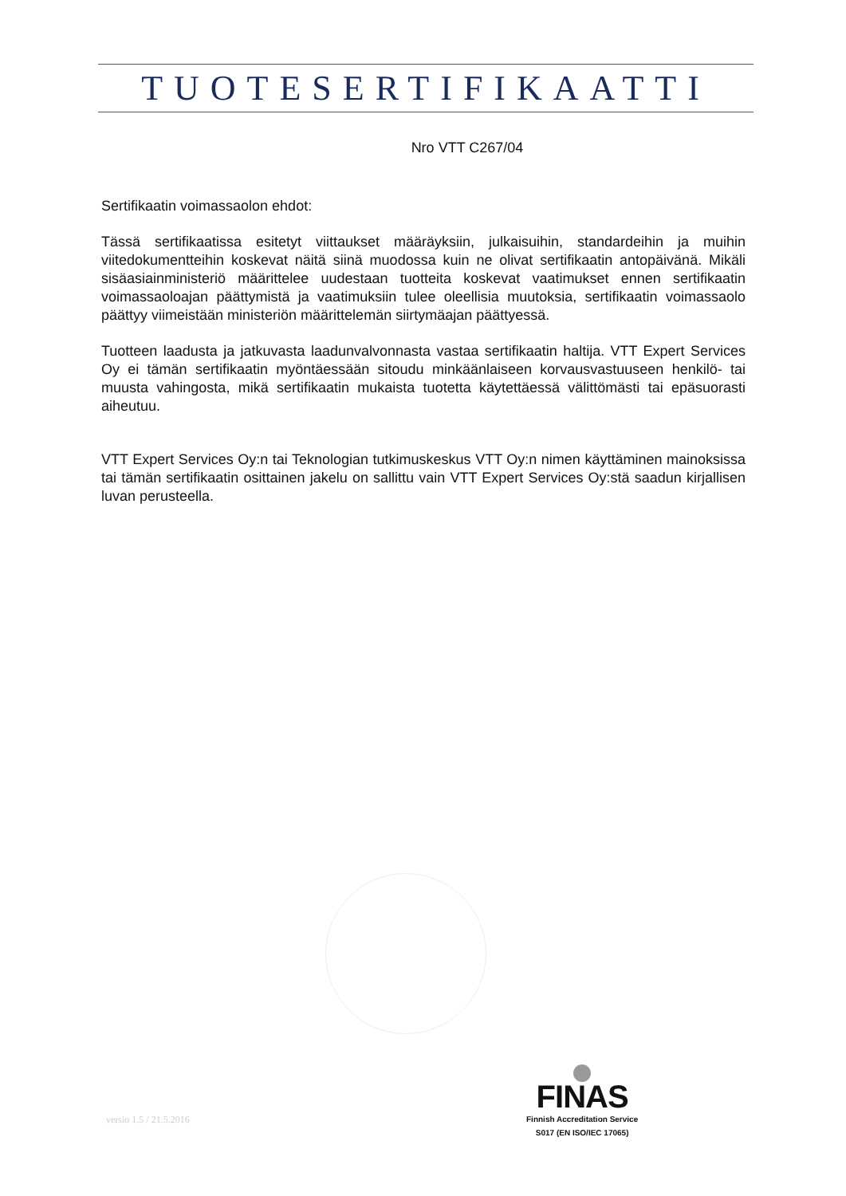TUOTESERTIFIKAATTI
Nro VTT C267/04
Sertifikaatin voimassaolon ehdot:
Tässä sertifikaatissa esitetyt viittaukset määräyksiin, julkaisuihin, standardeihin ja muihin viitedokumentteihin koskevat näitä siinä muodossa kuin ne olivat sertifikaatin antopäivänä. Mikäli sisäasiainministeriö määrittelee uudestaan tuotteita koskevat vaatimukset ennen sertifikaatin voimassaoloajan päättymistä ja vaatimuksiin tulee oleellisia muutoksia, sertifikaatin voimassaolo päättyy viimeistään ministeriön määrittelemän siirtymäajan päättyessä.
Tuotteen laadusta ja jatkuvasta laadunvalvonnasta vastaa sertifikaatin haltija. VTT Expert Services Oy ei tämän sertifikaatin myöntäessään sitoudu minkäänlaiseen korvausvastuuseen henkilö- tai muusta vahingosta, mikä sertifikaatin mukaista tuotetta käytettäessä välittömästi tai epäsuorasti aiheutuu.
VTT Expert Services Oy:n tai Teknologian tutkimuskeskus VTT Oy:n nimen käyttäminen mainoksissa tai tämän sertifikaatin osittainen jakelu on sallittu vain VTT Expert Services Oy:stä saadun kirjallisen luvan perusteella.
versio 1.5 / 21.5.2016
FINAS
Finnish Accreditation Service
S017 (EN ISO/IEC 17065)